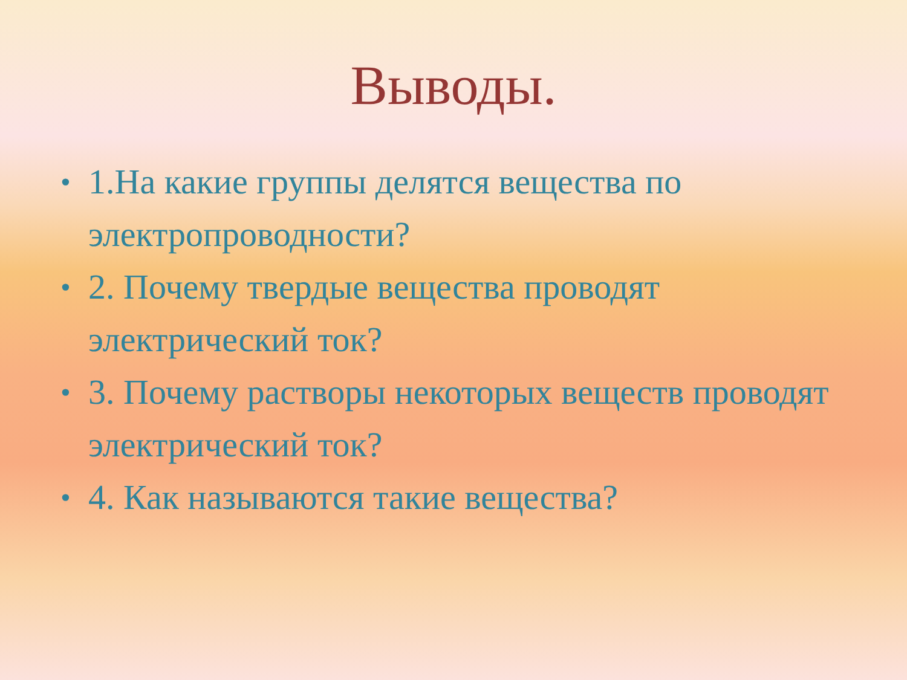Выводы.
• 1.На какие группы делятся вещества по электропроводности?
• 2. Почему твердые вещества проводят электрический ток?
• 3. Почему растворы некоторых веществ проводят электрический ток?
• 4. Как называются такие вещества?